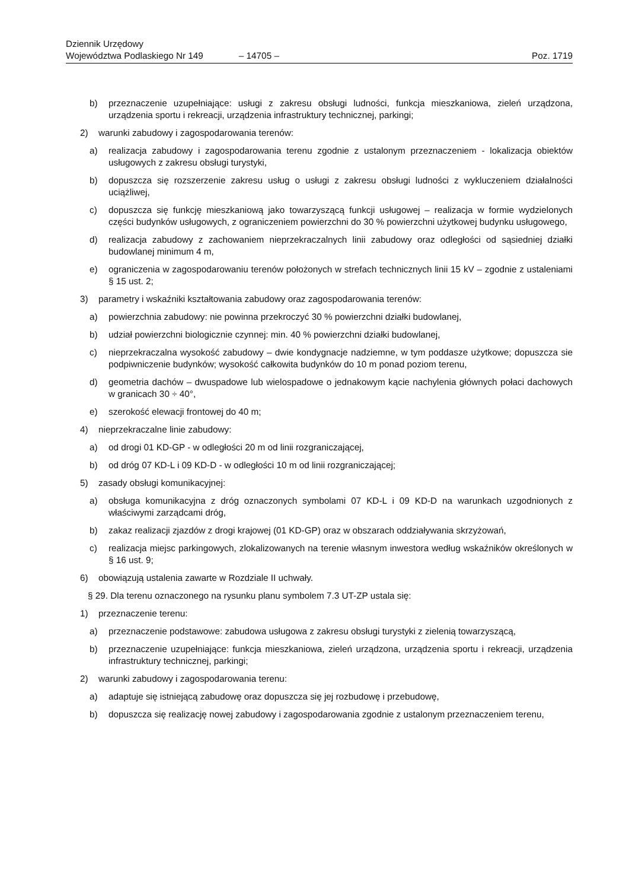Dziennik Urzędowy
Województwa Podlaskiego Nr 149 – 14705 – Poz. 1719
b) przeznaczenie uzupełniające: usługi z zakresu obsługi ludności, funkcja mieszkaniowa, zieleń urządzona, urządzenia sportu i rekreacji, urządzenia infrastruktury technicznej, parkingi;
2) warunki zabudowy i zagospodarowania terenów:
a) realizacja zabudowy i zagospodarowania terenu zgodnie z ustalonym przeznaczeniem - lokalizacja obiektów usługowych z zakresu obsługi turystyki,
b) dopuszcza się rozszerzenie zakresu usług o usługi z zakresu obsługi ludności z wykluczeniem działalności uciążliwej,
c) dopuszcza się funkcję mieszkaniową jako towarzyszącą funkcji usługowej – realizacja w formie wydzielonych części budynków usługowych, z ograniczeniem powierzchni do 30 % powierzchni użytkowej budynku usługowego,
d) realizacja zabudowy z zachowaniem nieprzekraczalnych linii zabudowy oraz odległości od sąsiedniej działki budowlanej minimum 4 m,
e) ograniczenia w zagospodarowaniu terenów położonych w strefach technicznych linii 15 kV – zgodnie z ustaleniami § 15 ust. 2;
3) parametry i wskaźniki kształtowania zabudowy oraz zagospodarowania terenów:
a) powierzchnia zabudowy: nie powinna przekroczyć 30 % powierzchni działki budowlanej,
b) udział powierzchni biologicznie czynnej: min. 40 % powierzchni działki budowlanej,
c) nieprzekraczalna wysokość zabudowy – dwie kondygnacje nadziemne, w tym poddasze użytkowe; dopuszcza sie podpiwniczenie budynków; wysokość całkowita budynków do 10 m ponad poziom terenu,
d) geometria dachów – dwuspadowe lub wielospadowe o jednakowym kącie nachylenia głównych połaci dachowych w granicach 30 ÷ 40°,
e) szerokość elewacji frontowej do 40 m;
4) nieprzekraczalne linie zabudowy:
a) od drogi 01 KD-GP - w odległości 20 m od linii rozgraniczającej,
b) od dróg 07 KD-L i 09 KD-D - w odległości 10 m od linii rozgraniczającej;
5) zasady obsługi komunikacyjnej:
a) obsługa komunikacyjna z dróg oznaczonych symbolami 07 KD-L i 09 KD-D na warunkach uzgodnionych z właściwymi zarządcami dróg,
b) zakaz realizacji zjazdów z drogi krajowej (01 KD-GP) oraz w obszarach oddziaływania skrzyżowań,
c) realizacja miejsc parkingowych, zlokalizowanych na terenie własnym inwestora według wskaźników określonych w § 16 ust. 9;
6) obowiązują ustalenia zawarte w Rozdziale II uchwały.
§ 29. Dla terenu oznaczonego na rysunku planu symbolem 7.3 UT-ZP ustala się:
1) przeznaczenie terenu:
a) przeznaczenie podstawowe: zabudowa usługowa z zakresu obsługi turystyki z zielenią towarzyszącą,
b) przeznaczenie uzupełniające: funkcja mieszkaniowa, zieleń urządzona, urządzenia sportu i rekreacji, urządzenia infrastruktury technicznej, parkingi;
2) warunki zabudowy i zagospodarowania terenu:
a) adaptuje się istniejącą zabudowę oraz dopuszcza się jej rozbudowę i przebudowę,
b) dopuszcza się realizację nowej zabudowy i zagospodarowania zgodnie z ustalonym przeznaczeniem terenu,